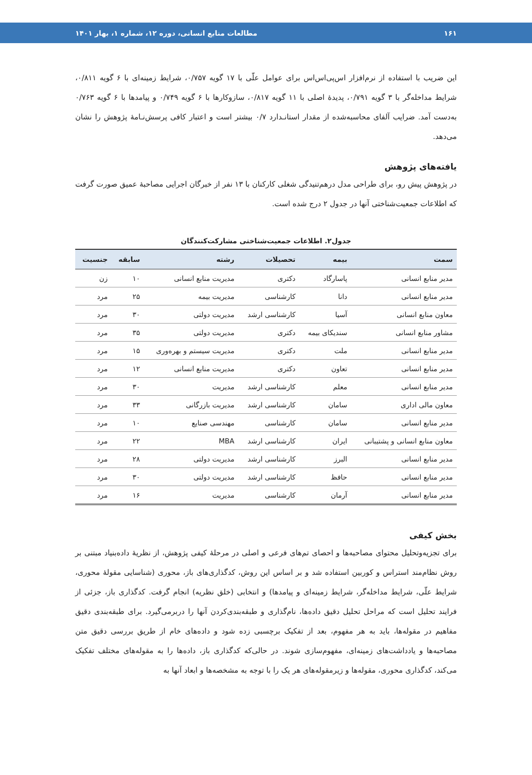۱۶۱ مطالعات منابع انسانی، دوره ۱۲، شماره ۱، بهار ۱۴۰۱
این ضریب با استفاده از نرم‌افزار اس‌پی‌اس‌اس برای عوامل علّی با ۱۷ گویه ۰/۷۵۷، شرایط زمینه‌ای با ۶ گویه ۰/۸۱۱، شرایط مداخله‌گر با ۳ گویه ۰/۷۹۱، پدیدهٔ اصلی با ۱۱ گویه ۰/۸۱۷، سازوکارها با ۶ گویه ۰/۷۴۹ و پیامدها با ۶ گویه ۰/۷۶۳ به‌دست آمد. ضرایب آلفای محاسبه‌شده از مقدار استانـدارد ۰/۷ بیشتر است و اعتبار کافی پرسش‌نـامهٔ پژوهش را نشان می‌دهد.
یافته‌های پژوهش
در پژوهش پیش رو، برای طراحی مدل درهم‌تنیدگی شغلی کارکنان با ۱۳ نفر از خبرگان اجرایی مصاحبهٔ عمیق صورت گرفت که اطلاعات جمعیت‌شناختی آنها در جدول ۲ درج شده است.
جدول۲. اطلاعات جمعیت‌شناختی مشارکت‌کنندگان
| سمت | بیمه | تحصیلات | رشته | سابقه | جنسیت |
| --- | --- | --- | --- | --- | --- |
| مدیر منابع انسانی | پاسارگاد | دکتری | مدیریت منابع انسانی | ۱۰ | زن |
| مدیر منابع انسانی | دانا | کارشناسی | مدیریت بیمه | ۲۵ | مرد |
| معاون منابع انسانی | آسیا | کارشناسی ارشد | مدیریت دولتی | ۳۰ | مرد |
| مشاور منابع انسانی | سندیکای بیمه | دکتری | مدیریت دولتی | ۳۵ | مرد |
| مدیر منابع انسانی | ملت | دکتری | مدیریت سیستم و بهره‌وری | ۱۵ | مرد |
| مدیر منابع انسانی | تعاون | دکتری | مدیریت منابع انسانی | ۱۲ | مرد |
| مدیر منابع انسانی | معلم | کارشناسی ارشد | مدیریت | ۳۰ | مرد |
| معاون مالی اداری | سامان | کارشناسی ارشد | مدیریت بازرگانی | ۳۳ | مرد |
| مدیر منابع انسانی | سامان | کارشناسی | مهندسی صنایع | ۱۰ | مرد |
| معاون منابع انسانی و پشتیبانی | ایران | کارشناسی ارشد | MBA | ۲۲ | مرد |
| مدیر منابع انسانی | البرز | کارشناسی ارشد | مدیریت دولتی | ۲۸ | مرد |
| مدیر منابع انسانی | حافظ | کارشناسی ارشد | مدیریت دولتی | ۳۰ | مرد |
| مدیر منابع انسانی | آرمان | کارشناسی | مدیریت | ۱۶ | مرد |
بخش کیفی
برای تجزیه‌وتحلیل محتوای مصاحبه‌ها و احصای تم‌های فرعی و اصلی در مرحلهٔ کیفی پژوهش، از نظریهٔ داده‌بنیاد مبتنی بر روش نظام‌مند استراس و کوربین استفاده شد و بر اساس این روش، کدگذاری‌های باز، محوری (شناسایی مقولهٔ محوری، شرایط علّی، شرایط مداخله‌گر، شرایط زمینه‌ای و پیامدها) و انتخابی (خلق نظریه) انجام گرفت. کدگذاری باز، جزئی از فرایند تحلیل است که مراحل تحلیل دقیق داده‌ها، نام‌گذاری و طبقه‌بندی‌کردن آنها را دربرمی‌گیرد. برای طبقه‌بندی دقیق مفاهیم در مقوله‌ها، باید به هر مفهوم، بعد از تفکیک برچسبی زده شود و داده‌های خام از طریق بررسی دقیق متن مصاحبه‌ها و یادداشت‌های زمینه‌ای، مفهوم‌سازی شوند. در حالی‌که کدگذاری باز، داده‌ها را به مقوله‌های مختلف تفکیک می‌کند، کدگذاری محوری، مقوله‌ها و زیرمقوله‌های هر یک را با توجه به مشخصه‌ها و ابعاد آنها به